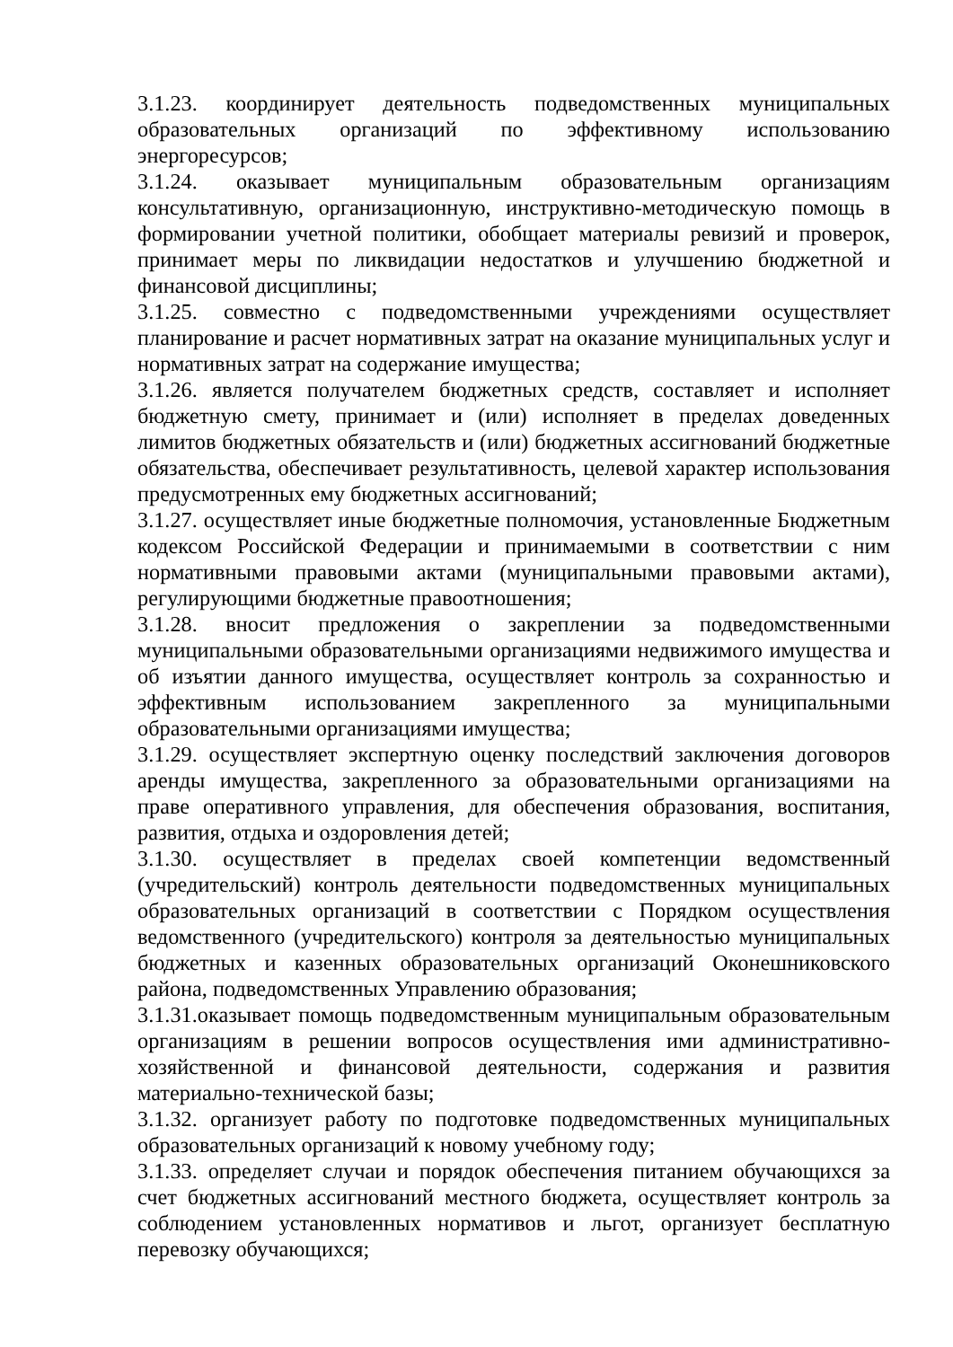3.1.23. координирует деятельность подведомственных муниципальных образовательных организаций по эффективному использованию энергоресурсов;
3.1.24. оказывает муниципальным образовательным организациям консультативную, организационную, инструктивно-методическую помощь в формировании учетной политики, обобщает материалы ревизий и проверок, принимает меры по ликвидации недостатков и улучшению бюджетной и финансовой дисциплины;
3.1.25. совместно с подведомственными учреждениями осуществляет планирование и расчет нормативных затрат на оказание муниципальных услуг и нормативных затрат на содержание имущества;
3.1.26. является получателем бюджетных средств, составляет и исполняет бюджетную смету, принимает и (или) исполняет в пределах доведенных лимитов бюджетных обязательств и (или) бюджетных ассигнований бюджетные обязательства, обеспечивает результативность, целевой характер использования предусмотренных ему бюджетных ассигнований;
3.1.27. осуществляет иные бюджетные полномочия, установленные Бюджетным кодексом Российской Федерации и принимаемыми в соответствии с ним нормативными правовыми актами (муниципальными правовыми актами), регулирующими бюджетные правоотношения;
3.1.28. вносит предложения о закреплении за подведомственными муниципальными образовательными организациями недвижимого имущества и об изъятии данного имущества, осуществляет контроль за сохранностью и эффективным использованием закрепленного за муниципальными образовательными организациями имущества;
3.1.29. осуществляет экспертную оценку последствий заключения договоров аренды имущества, закрепленного за образовательными организациями на праве оперативного управления, для обеспечения образования, воспитания, развития, отдыха и оздоровления детей;
3.1.30. осуществляет в пределах своей компетенции ведомственный (учредительский) контроль деятельности подведомственных муниципальных образовательных организаций в соответствии с Порядком осуществления ведомственного (учредительского) контроля за деятельностью муниципальных бюджетных и казенных образовательных организаций Оконешниковского района, подведомственных Управлению образования;
3.1.31.оказывает помощь подведомственным муниципальным образовательным организациям в решении вопросов осуществления ими административно-хозяйственной и финансовой деятельности, содержания и развития материально-технической базы;
3.1.32. организует работу по подготовке подведомственных муниципальных образовательных организаций к новому учебному году;
3.1.33. определяет случаи и порядок обеспечения питанием обучающихся за счет бюджетных ассигнований местного бюджета, осуществляет контроль за соблюдением установленных нормативов и льгот, организует бесплатную перевозку обучающихся;